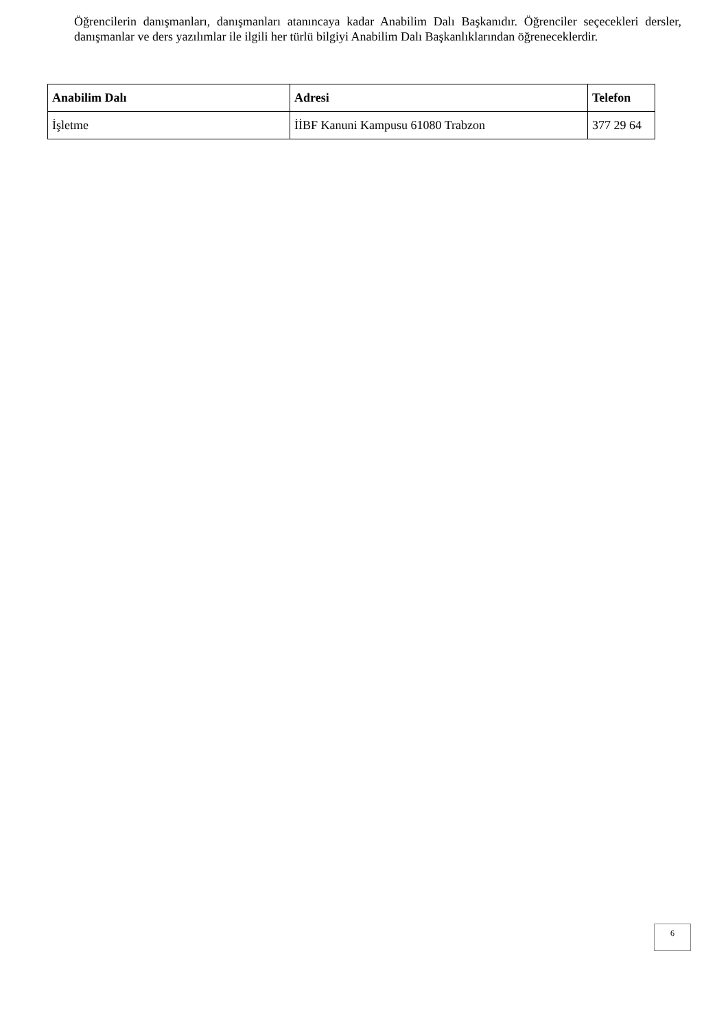Öğrencilerin danışmanları, danışmanları atanıncaya kadar Anabilim Dalı Başkanıdır. Öğrenciler seçecekleri dersler, danışmanlar ve ders yazılımlar ile ilgili her türlü bilgiyi Anabilim Dalı Başkanlıklarından öğreneceklerdir.
| Anabilim Dalı | Adresi | Telefon |
| --- | --- | --- |
| İşletme | İİBF Kanuni Kampusu 61080 Trabzon | 377 29 64 |
6